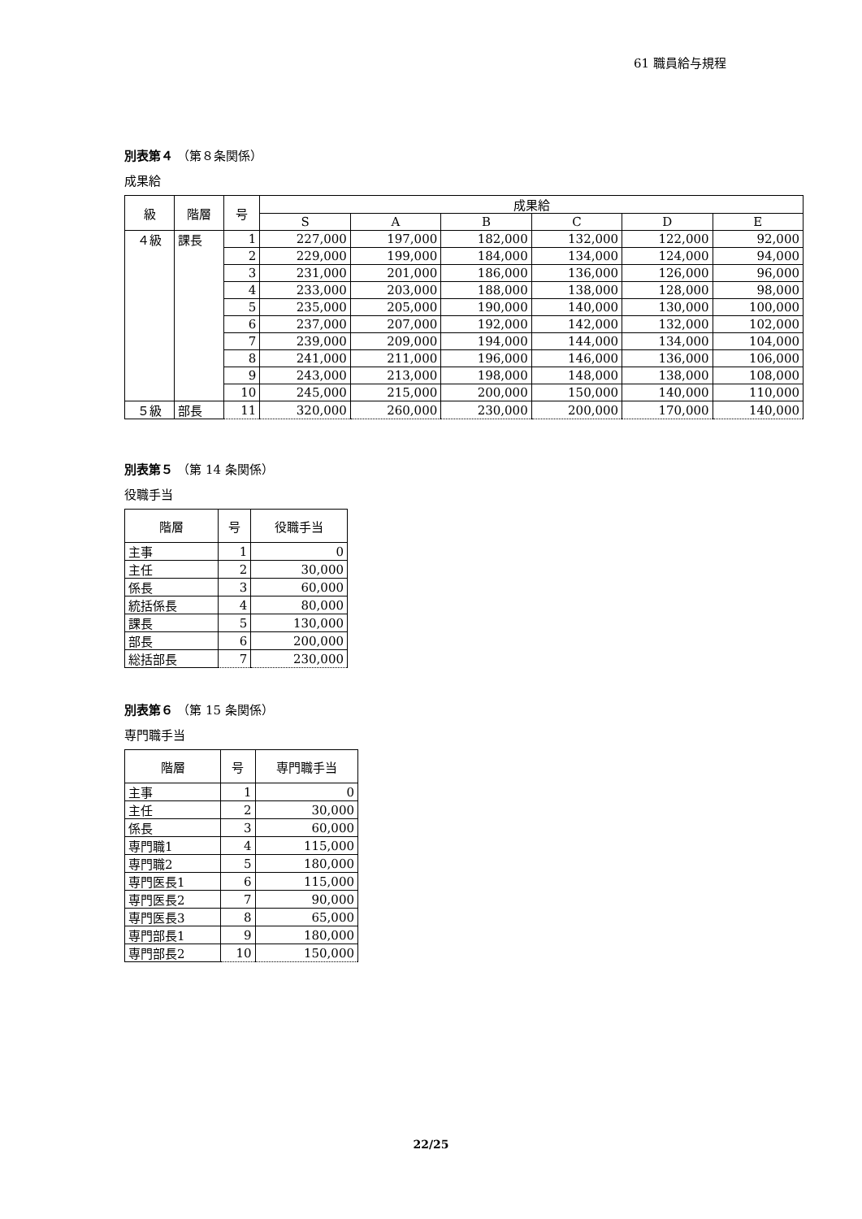61 職員給与規程
別表第４ （第８条関係）
成果給
| 級 | 階層 | 号 | 成果給 | | | | | |
| --- | --- | --- | --- | --- | --- | --- | --- | --- |
| | | | S | A | B | C | D | E |
| ４級 | 課長 | 1 | 227,000 | 197,000 | 182,000 | 132,000 | 122,000 | 92,000 |
| | | 2 | 229,000 | 199,000 | 184,000 | 134,000 | 124,000 | 94,000 |
| | | 3 | 231,000 | 201,000 | 186,000 | 136,000 | 126,000 | 96,000 |
| | | 4 | 233,000 | 203,000 | 188,000 | 138,000 | 128,000 | 98,000 |
| | | 5 | 235,000 | 205,000 | 190,000 | 140,000 | 130,000 | 100,000 |
| | | 6 | 237,000 | 207,000 | 192,000 | 142,000 | 132,000 | 102,000 |
| | | 7 | 239,000 | 209,000 | 194,000 | 144,000 | 134,000 | 104,000 |
| | | 8 | 241,000 | 211,000 | 196,000 | 146,000 | 136,000 | 106,000 |
| | | 9 | 243,000 | 213,000 | 198,000 | 148,000 | 138,000 | 108,000 |
| | | 10 | 245,000 | 215,000 | 200,000 | 150,000 | 140,000 | 110,000 |
| ５級 | 部長 | 11 | 320,000 | 260,000 | 230,000 | 200,000 | 170,000 | 140,000 |
別表第５ （第 14 条関係）
役職手当
| 階層 | 号 | 役職手当 |
| --- | --- | --- |
| 主事 | 1 | 0 |
| 主任 | 2 | 30,000 |
| 係長 | 3 | 60,000 |
| 統括係長 | 4 | 80,000 |
| 課長 | 5 | 130,000 |
| 部長 | 6 | 200,000 |
| 総括部長 | 7 | 230,000 |
別表第６ （第 15 条関係）
専門職手当
| 階層 | 号 | 専門職手当 |
| --- | --- | --- |
| 主事 | 1 | 0 |
| 主任 | 2 | 30,000 |
| 係長 | 3 | 60,000 |
| 専門職1 | 4 | 115,000 |
| 専門職2 | 5 | 180,000 |
| 専門医長1 | 6 | 115,000 |
| 専門医長2 | 7 | 90,000 |
| 専門医長3 | 8 | 65,000 |
| 専門部長1 | 9 | 180,000 |
| 専門部長2 | 10 | 150,000 |
22/25